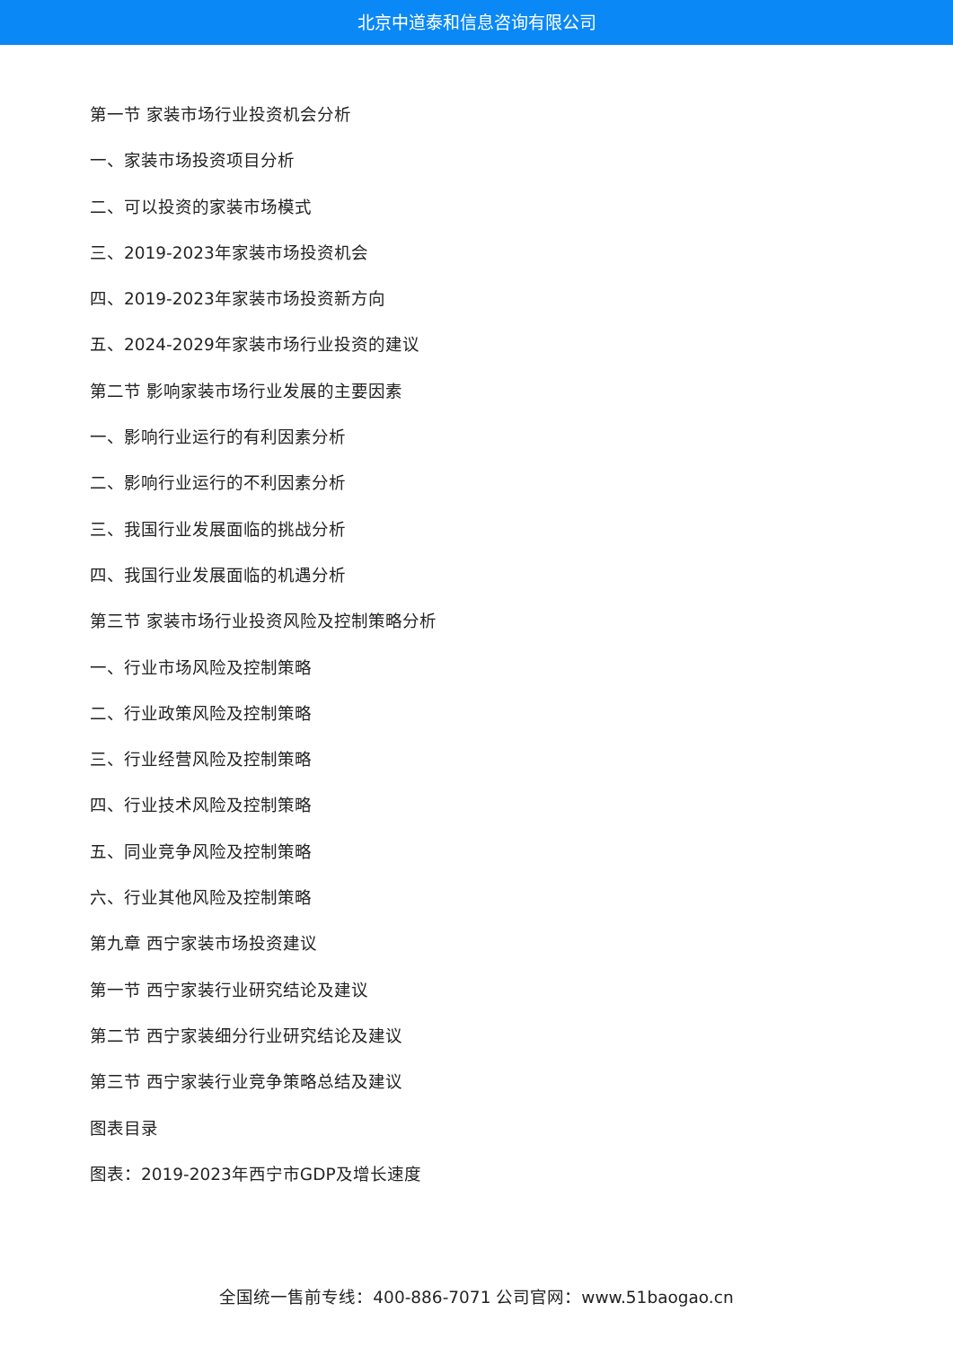北京中道泰和信息咨询有限公司
第一节 家装市场行业投资机会分析
一、家装市场投资项目分析
二、可以投资的家装市场模式
三、2019-2023年家装市场投资机会
四、2019-2023年家装市场投资新方向
五、2024-2029年家装市场行业投资的建议
第二节 影响家装市场行业发展的主要因素
一、影响行业运行的有利因素分析
二、影响行业运行的不利因素分析
三、我国行业发展面临的挑战分析
四、我国行业发展面临的机遇分析
第三节 家装市场行业投资风险及控制策略分析
一、行业市场风险及控制策略
二、行业政策风险及控制策略
三、行业经营风险及控制策略
四、行业技术风险及控制策略
五、同业竞争风险及控制策略
六、行业其他风险及控制策略
第九章 西宁家装市场投资建议
第一节 西宁家装行业研究结论及建议
第二节 西宁家装细分行业研究结论及建议
第三节 西宁家装行业竞争策略总结及建议
图表目录
图表：2019-2023年西宁市GDP及增长速度
全国统一售前专线：400-886-7071 公司官网：www.51baogao.cn